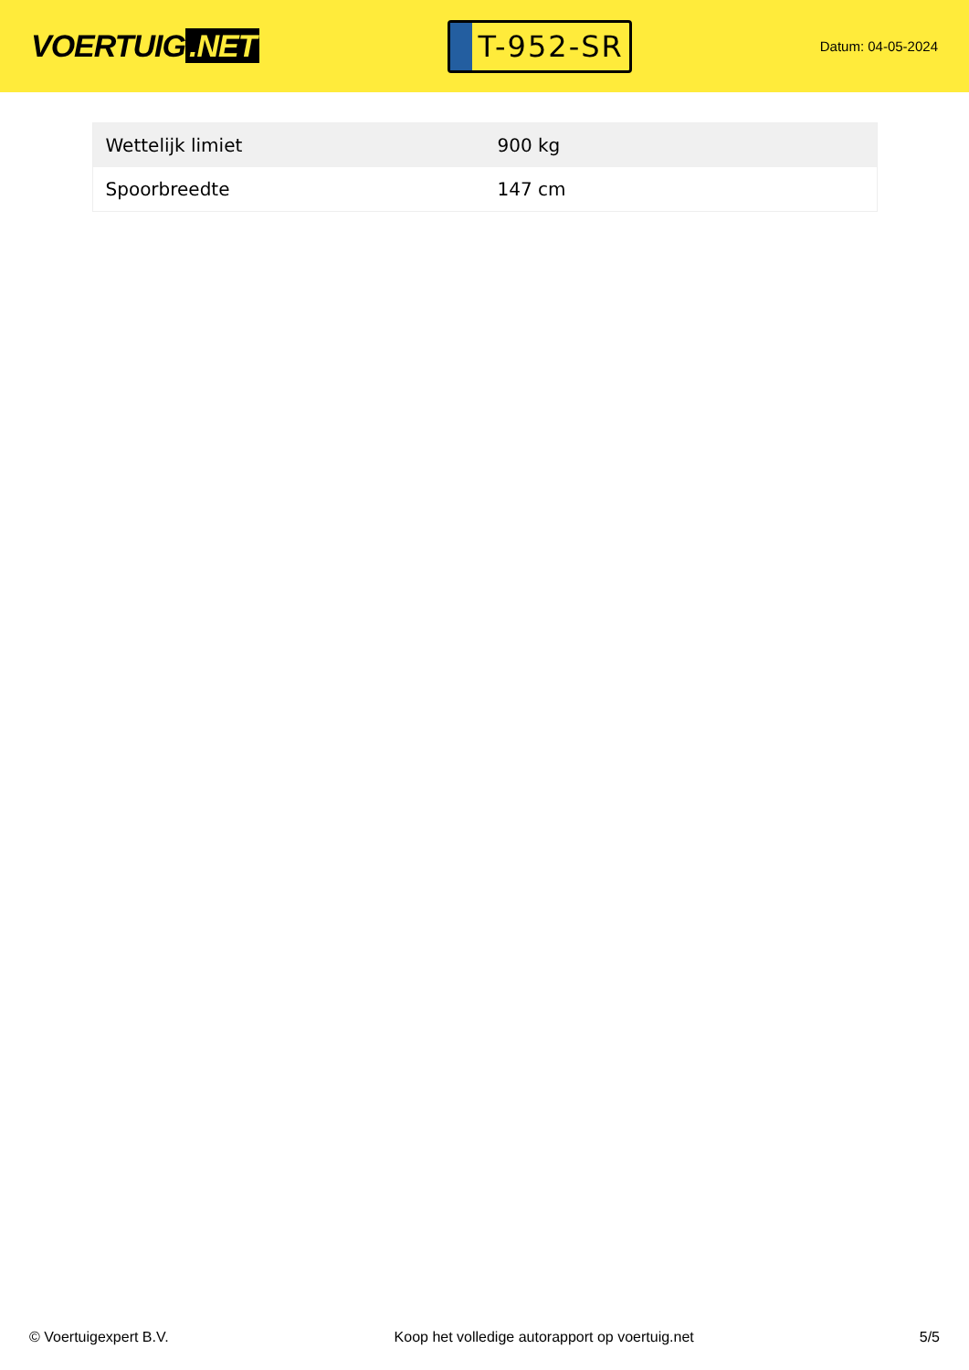VOERTUIG.NET
T-952-SR
Datum: 04-05-2024
| Wettelijk limiet | 900 kg |
| Spoorbreedte | 147 cm |
© Voertuigexpert B.V. Koop het volledige autorapport op voertuig.net 5/5